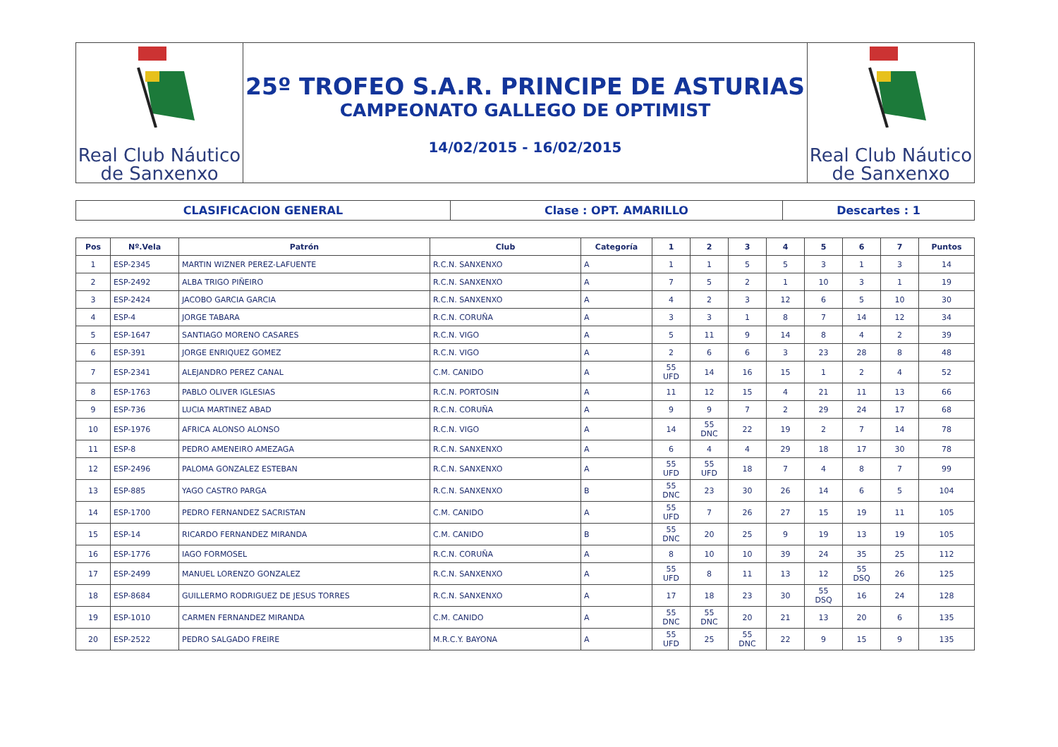Real Club Náutico
de Sanxenxo
25º TROFEO S.A.R. PRINCIPE DE ASTURIAS
CAMPEONATO GALLEGO DE OPTIMIST
14/02/2015 - 16/02/2015
Real Club Náutico
de Sanxenxo
CLASIFICACION GENERAL Clase : OPT. AMARILLO Descartes : 1
| Pos | Nº.Vela | Patrón | Club | Categoría | 1 | 2 | 3 | 4 | 5 | 6 | 7 | Puntos |
| --- | --- | --- | --- | --- | --- | --- | --- | --- | --- | --- | --- | --- |
| 1 | ESP-2345 | MARTIN WIZNER PEREZ-LAFUENTE | R.C.N. SANXENXO | A | 1 | 1 | 5 | 5 | 3 | 1 | 3 | 14 |
| 2 | ESP-2492 | ALBA TRIGO PIÑEIRO | R.C.N. SANXENXO | A | 7 | 5 | 2 | 1 | 10 | 3 | 1 | 19 |
| 3 | ESP-2424 | JACOBO GARCIA GARCIA | R.C.N. SANXENXO | A | 4 | 2 | 3 | 12 | 6 | 5 | 10 | 30 |
| 4 | ESP-4 | JORGE TABARA | R.C.N. CORUÑA | A | 3 | 3 | 1 | 8 | 7 | 14 | 12 | 34 |
| 5 | ESP-1647 | SANTIAGO MORENO CASARES | R.C.N. VIGO | A | 5 | 11 | 9 | 14 | 8 | 4 | 2 | 39 |
| 6 | ESP-391 | JORGE ENRIQUEZ GOMEZ | R.C.N. VIGO | A | 2 | 6 | 6 | 3 | 23 | 28 | 8 | 48 |
| 7 | ESP-2341 | ALEJANDRO PEREZ CANAL | C.M. CANIDO | A | 55 UFD | 14 | 16 | 15 | 1 | 2 | 4 | 52 |
| 8 | ESP-1763 | PABLO OLIVER IGLESIAS | R.C.N. PORTOSIN | A | 11 | 12 | 15 | 4 | 21 | 11 | 13 | 66 |
| 9 | ESP-736 | LUCIA MARTINEZ ABAD | R.C.N. CORUÑA | A | 9 | 9 | 7 | 2 | 29 | 24 | 17 | 68 |
| 10 | ESP-1976 | AFRICA ALONSO ALONSO | R.C.N. VIGO | A | 14 | 55 DNC | 22 | 19 | 2 | 7 | 14 | 78 |
| 11 | ESP-8 | PEDRO AMENEIRO AMEZAGA | R.C.N. SANXENXO | A | 6 | 4 | 4 | 29 | 18 | 17 | 30 | 78 |
| 12 | ESP-2496 | PALOMA GONZALEZ ESTEBAN | R.C.N. SANXENXO | A | 55 UFD | 55 UFD | 18 | 7 | 4 | 8 | 7 | 99 |
| 13 | ESP-885 | YAGO CASTRO PARGA | R.C.N. SANXENXO | B | 55 DNC | 23 | 30 | 26 | 14 | 6 | 5 | 104 |
| 14 | ESP-1700 | PEDRO FERNANDEZ SACRISTAN | C.M. CANIDO | A | 55 UFD | 7 | 26 | 27 | 15 | 19 | 11 | 105 |
| 15 | ESP-14 | RICARDO FERNANDEZ MIRANDA | C.M. CANIDO | B | 55 DNC | 20 | 25 | 9 | 19 | 13 | 19 | 105 |
| 16 | ESP-1776 | IAGO FORMOSEL | R.C.N. CORUÑA | A | 8 | 10 | 10 | 39 | 24 | 35 | 25 | 112 |
| 17 | ESP-2499 | MANUEL LORENZO GONZALEZ | R.C.N. SANXENXO | A | 55 UFD | 8 | 11 | 13 | 12 | 55 DSQ | 26 | 125 |
| 18 | ESP-8684 | GUILLERMO RODRIGUEZ DE JESUS TORRES | R.C.N. SANXENXO | A | 17 | 18 | 23 | 30 | 55 DSQ | 16 | 24 | 128 |
| 19 | ESP-1010 | CARMEN FERNANDEZ MIRANDA | C.M. CANIDO | A | 55 DNC | 55 DNC | 20 | 21 | 13 | 20 | 6 | 135 |
| 20 | ESP-2522 | PEDRO SALGADO FREIRE | M.R.C.Y. BAYONA | A | 55 UFD | 25 | 55 DNC | 22 | 9 | 15 | 9 | 135 |